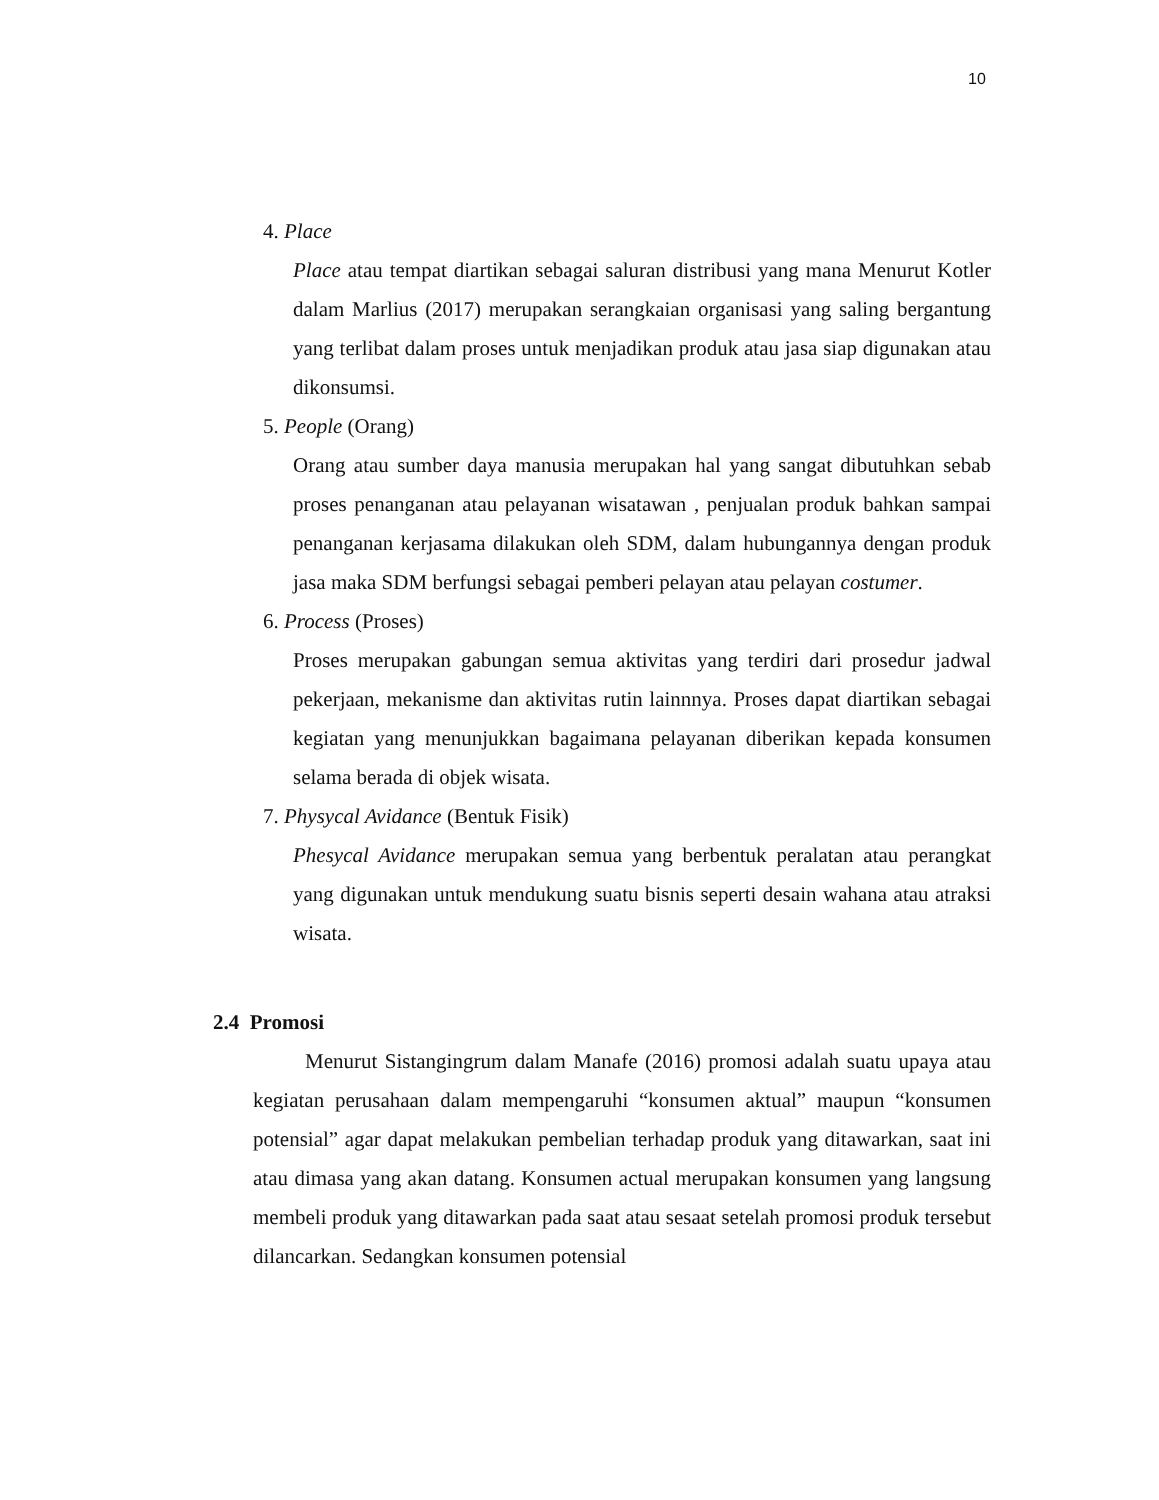10
4. Place
Place atau tempat diartikan sebagai saluran distribusi yang mana Menurut Kotler dalam Marlius (2017) merupakan serangkaian organisasi yang saling bergantung yang terlibat dalam proses untuk menjadikan produk atau jasa siap digunakan atau dikonsumsi.
5. People (Orang)
Orang atau sumber daya manusia merupakan hal yang sangat dibutuhkan sebab proses penanganan atau pelayanan wisatawan , penjualan produk bahkan sampai penanganan kerjasama dilakukan oleh SDM, dalam hubungannya dengan produk jasa maka SDM berfungsi sebagai pemberi pelayan atau pelayan costumer.
6. Process (Proses)
Proses merupakan gabungan semua aktivitas yang terdiri dari prosedur jadwal pekerjaan, mekanisme dan aktivitas rutin lainnnya. Proses dapat diartikan sebagai kegiatan yang menunjukkan bagaimana pelayanan diberikan kepada konsumen selama berada di objek wisata.
7. Physycal Avidance (Bentuk Fisik)
Phesycal Avidance merupakan semua yang berbentuk peralatan atau perangkat yang digunakan untuk mendukung suatu bisnis seperti desain wahana atau atraksi wisata.
2.4 Promosi
Menurut Sistangingrum dalam Manafe (2016) promosi adalah suatu upaya atau kegiatan perusahaan dalam mempengaruhi “konsumen aktual” maupun “konsumen potensial” agar dapat melakukan pembelian terhadap produk yang ditawarkan, saat ini atau dimasa yang akan datang. Konsumen actual merupakan konsumen yang langsung membeli produk yang ditawarkan pada saat atau sesaat setelah promosi produk tersebut dilancarkan. Sedangkan konsumen potensial